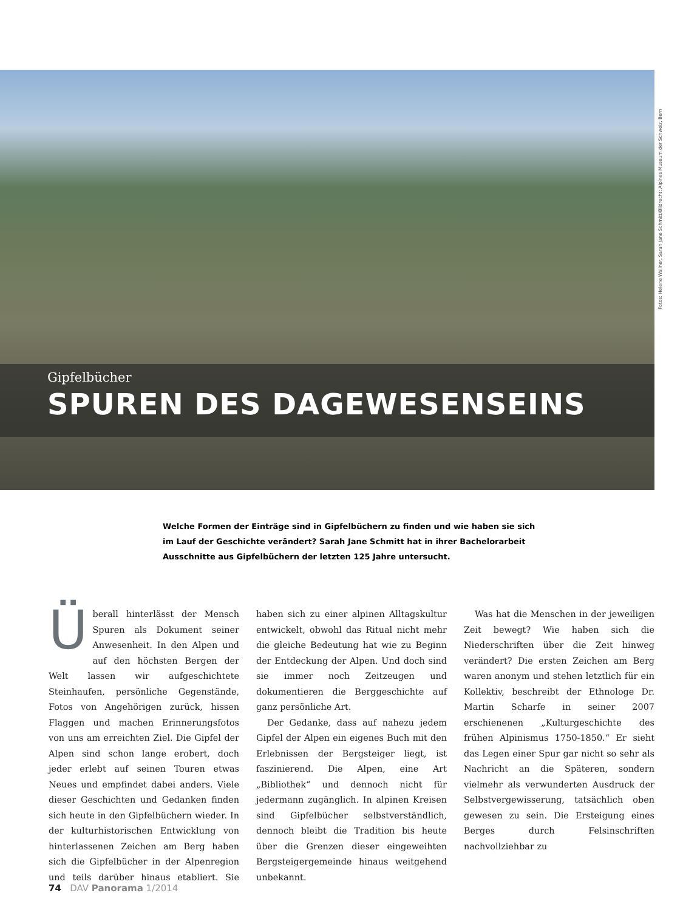Fotos: Helene Wallner, Sarah Jane Schmitt/Bildrecht: Alpines Museum der Schweiz, Bern
Gipfelbücher
SPUREN DES DAGEWESENSEINS
Welche Formen der Einträge sind in Gipfelbüchern zu finden und wie haben sie sich im Lauf der Geschichte verändert? Sarah Jane Schmitt hat in ihrer Bachelorarbeit Ausschnitte aus Gipfelbüchern der letzten 125 Jahre untersucht.
Überall hinterlässt der Mensch Spuren als Dokument seiner Anwesenheit. In den Alpen und auf den höchsten Bergen der Welt lassen wir aufgeschichtete Steinhaufen, persönliche Gegenstände, Fotos von Angehörigen zurück, hissen Flaggen und machen Erinnerungsfotos von uns am erreichten Ziel. Die Gipfel der Alpen sind schon lange erobert, doch jeder erlebt auf seinen Touren etwas Neues und empfindet dabei anders. Viele dieser Geschichten und Gedanken finden sich heute in den Gipfelbüchern wieder. In der kulturhistorischen Entwicklung von hinterlassenen Zeichen am Berg haben sich die Gipfelbücher in der Alpenregion und teils darüber hinaus etabliert. Sie haben sich zu einer alpinen Alltagskultur entwickelt, obwohl das Ritual nicht mehr die gleiche Bedeutung hat wie zu Beginn der Entdeckung der Alpen. Und doch sind sie immer noch Zeitzeugen und dokumentieren die Berggeschichte auf ganz persönliche Art.
Der Gedanke, dass auf nahezu jedem Gipfel der Alpen ein eigenes Buch mit den Erlebnissen der Bergsteiger liegt, ist faszinierend. Die Alpen, eine Art „Bibliothek“ und dennoch nicht für jedermann zugänglich. In alpinen Kreisen sind Gipfelbücher selbstverständlich, dennoch bleibt die Tradition bis heute über die Grenzen dieser eingeweihten Bergsteigergemeinde hinaus weitgehend unbekannt.
Was hat die Menschen in der jeweiligen Zeit bewegt? Wie haben sich die Niederschriften über die Zeit hinweg verändert? Die ersten Zeichen am Berg waren anonym und stehen letztlich für ein Kollektiv, beschreibt der Ethnologe Dr. Martin Scharfe in seiner 2007 erschienenen „Kulturgeschichte des frühen Alpinismus 1750-1850.“ Er sieht das Legen einer Spur gar nicht so sehr als Nachricht an die Späteren, sondern vielmehr als verwunderten Ausdruck der Selbstvergewisserung, tatsächlich oben gewesen zu sein. Die Ersteigung eines Berges durch Felsinschriften nachvollziehbar zu
74 DAV Panorama 1/2014